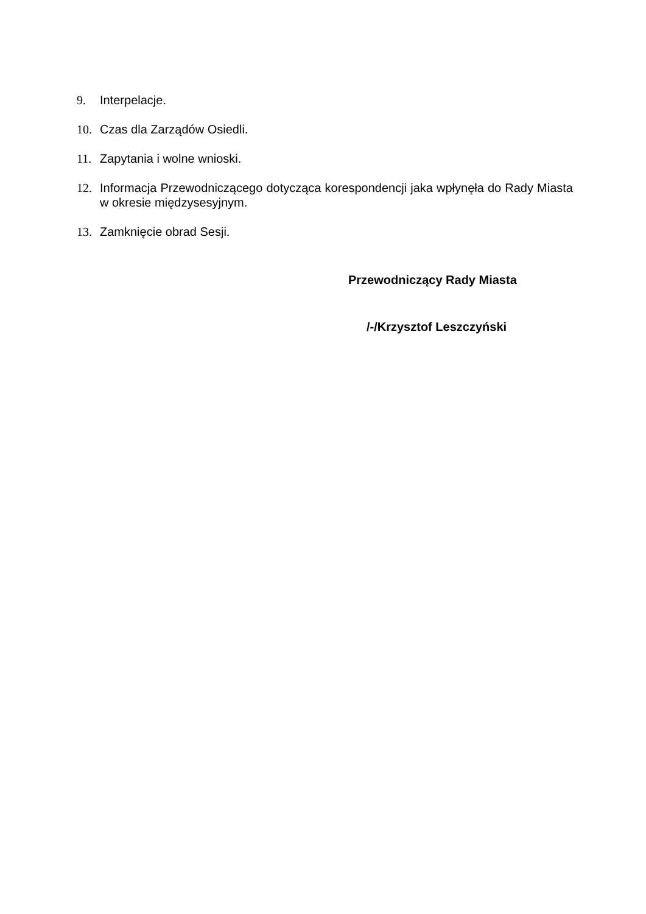9. Interpelacje.
10. Czas dla Zarządów Osiedli.
11. Zapytania i wolne wnioski.
12. Informacja Przewodniczącego dotycząca korespondencji jaka wpłynęła do Rady Miasta w okresie międzysesyjnym.
13. Zamknięcie obrad Sesji.
Przewodniczący Rady Miasta
/-/Krzysztof Leszczyński